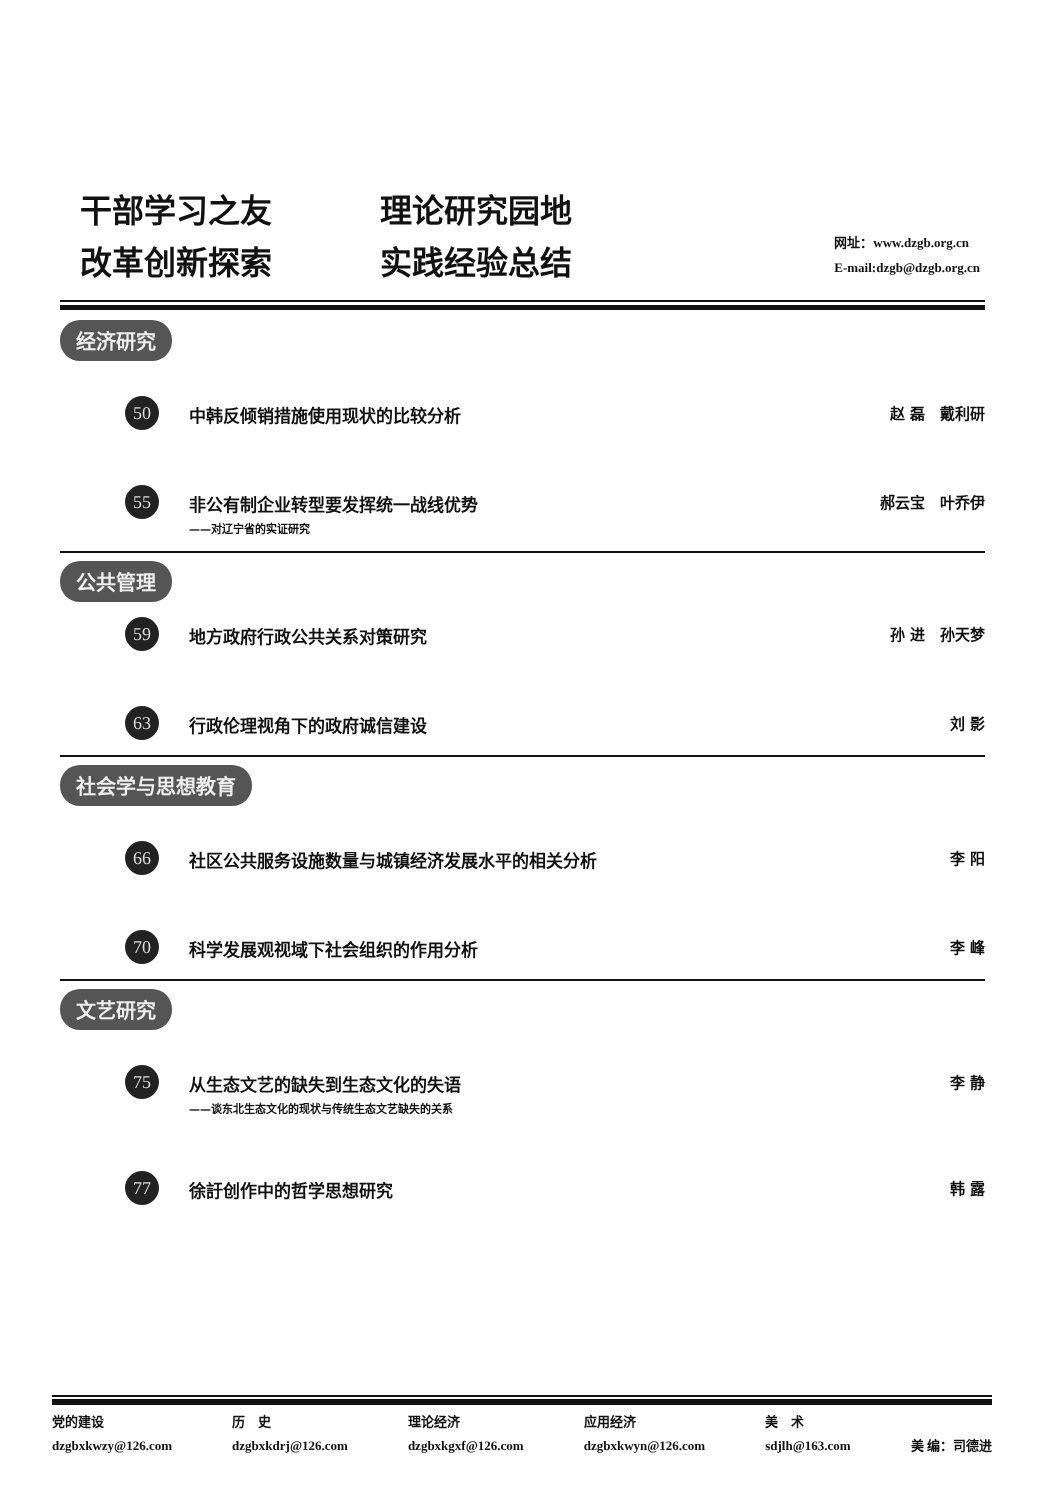干部学习之友 理论研究园地
改革创新探索 实践经验总结
网址：www.dzgb.org.cn
E-mail:dzgb@dzgb.org.cn
经济研究
50
中韩反倾销措施使用现状的比较分析 赵 磊　戴利研
55
非公有制企业转型要发挥统一战线优势
——对辽宁省的实证研究
郝云宝　叶乔伊
公共管理
59
地方政府行政公共关系对策研究 孙 进　孙天梦
63
行政伦理视角下的政府诚信建设 刘 影
社会学与思想教育
66
社区公共服务设施数量与城镇经济发展水平的相关分析
李 阳
70
科学发展观视域下社会组织的作用分析 李 峰
文艺研究
75
从生态文艺的缺失到生态文化的失语
——谈东北生态文化的现状与传统生态文艺缺失的关系
李 静
77
徐訏创作中的哲学思想研究 韩 露
党的建设
dzgbxkwzy@126.com
历　史
dzgbxkdrj@126.com
理论经济
dzgbxkgxf@126.com
应用经济
dzgbxkwyn@126.com
美　术
sdjlh@163.com
美 编：司德进